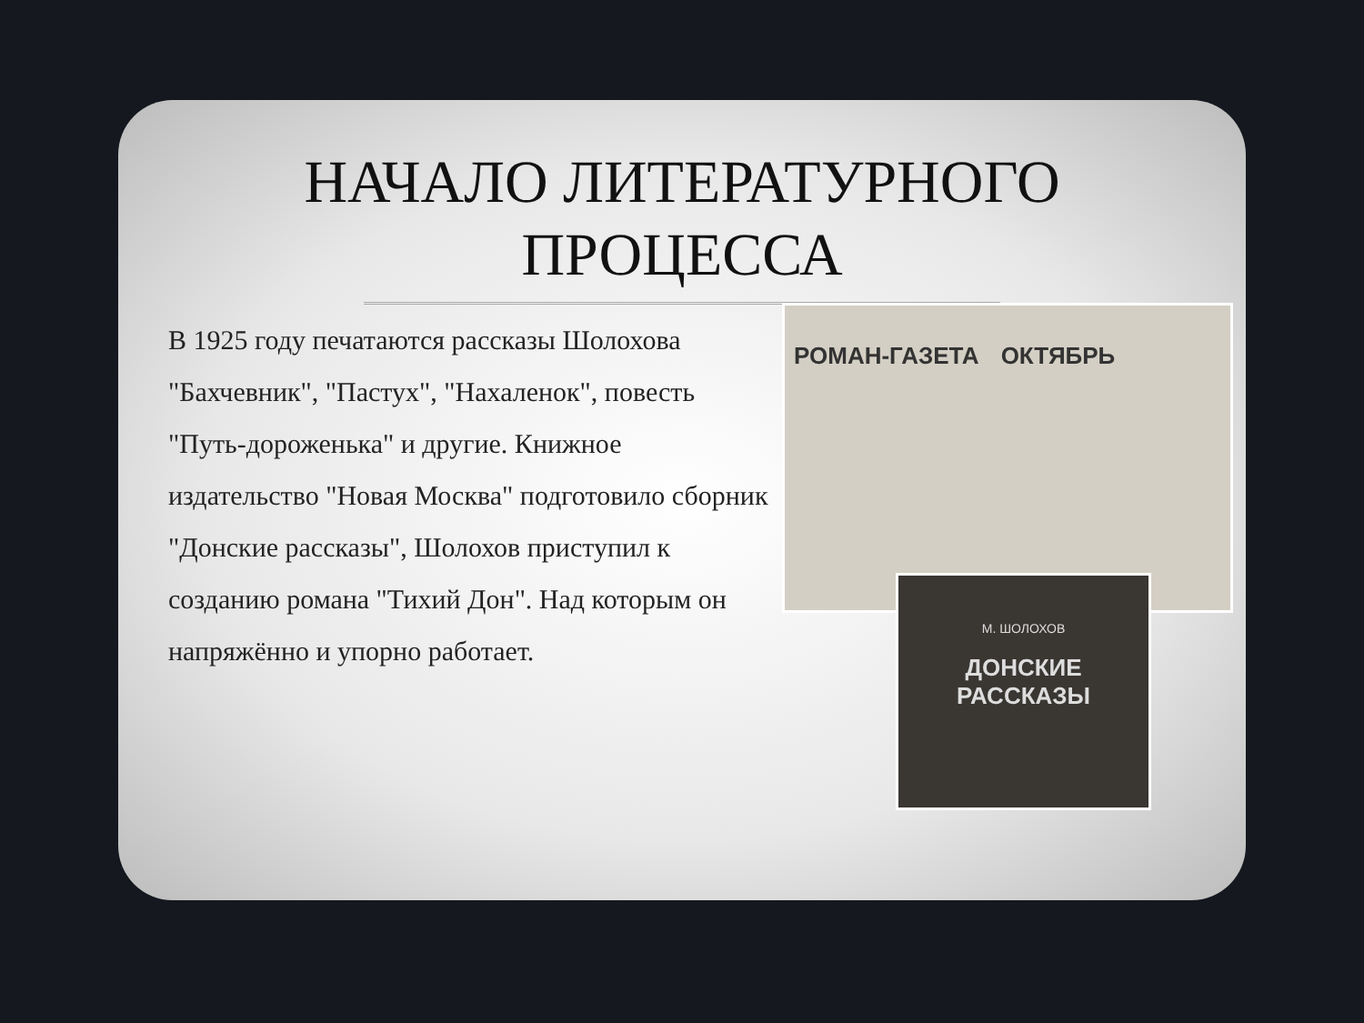НАЧАЛО ЛИТЕРАТУРНОГО
ПРОЦЕССА
В 1925 году печатаются рассказы Шолохова "Бахчевник", "Пастух", "Нахаленок", повесть "Путь-дороженька" и другие. Книжное издательство "Новая Москва" подготовило сборник "Донские рассказы", Шолохов приступил к созданию романа "Тихий Дон". Над которым он напряжённо и упорно работает.
РОМАН-ГАЗЕТА ОКТЯБРЬ
М. ШОЛОХОВ
ДОНСКИЕ
РАССКАЗЫ